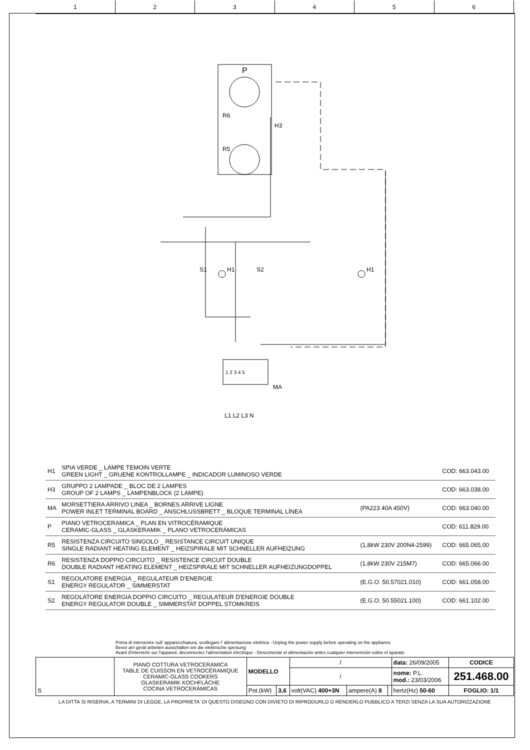1 2 3 4 5 6
P
R6
H3
R5
S1 H1 S2 H1
1 2 3 4 5
MA
L1 L2 L3 N
| H1 | SPIA VERDE _ LAMPE TEMOIN VERTE GREEN LIGHT _ GRUENE KONTROLLAMPE _ INDICADOR LUMINOSO VERDE | | COD: 663.043.00 |
| H3 | GRUPPO 2 LAMPADE _ BLOC DE 2 LAMPES GROUP OF 2 LAMPS _ LAMPENBLOCK (2 LAMPE) | | COD: 663.038.00 |
| MA | MORSETTIERA ARRIVO LINEA _ BORNES ARRIVE LIGNE POWER INLET TERMINAL BOARD _ ANSCHLUSSBRETT _ BLOQUE TERMINAL LÍNEA | (PA223 40A 450V) | COD: 663.040.00 |
| P | PIANO VETROCERAMICA _ PLAN EN VITROCÉRAMIQUE CERAMIC-GLASS _ GLASKERAMIK _ PLANO VETROCERÁMICAS | | COD: 611.829.00 |
| R5 | RESISTENZA CIRCUITO SINGOLO _ RESISTANCE CIRCUIT UNIQUE SINGLE RADIANT HEATING ELEMENT _ HEIZSPIRALE MIT SCHNELLER AUFHEIZUNG | (1,8kW 230V 200N4-2599) | COD: 665.065.00 |
| R6 | RESISTENZA DOPPIO CIRCUITO _ RESISTENCE CIRCUIT DOUBLE DOUBLE RADIANT HEATING ELEMENT _ HEIZSPIRALE MIT SCHNELLER AUFHEIZUNGDOPPEL | (1,8kW 230V 215M7) | COD: 665.066.00 |
| S1 | REGOLATORE ENERGIA _ REGULATEUR D'ENERGIE ENERGY REGULATOR _ SIMMERSTAT | (E.G.O. 50.57021.010) | COD: 661.058.00 |
| S2 | REGOLATORE ENERGIA DOPPIO CIRCUITO _ REGULATEUR D'ENERGIE DOUBLE ENERGY REGULATOR DOUBLE _ SIMMERSTAT DOPPEL STOMKREIS | (E.G.O. 50.55021.100) | COD: 661.102.00 |
Prima di intervenire sull' apparecchiatura, scollegare l' alimentazione elettrica - Unplug the power supply before operating on the appliance
Bevor am gerät arbeiten ausschalten srè die elektrische speisung
Avant d'intervenir sur l'appareil, dèconnectez l'alimentation èlectrique - Desconectar el alimentaciòn antes cualquier intervenciòn sobre el aparato
| S | PIANO COTTURA VETROCERAMICA TABLE DE CUISSON EN VETROCÉRAMIQUE CERAMIC-GLASS COOKERS GLASKERAMIK KOCHFLÄCHE COCINA VETROCERÁMICAS | MODELLO | | / | | | data: 26/09/2005 | CODICE |
| | | | | / | | | nome: P.L. mod.: 23/03/2006 | 251.468.00 |
| | | Pot.(kW) | 3,6 | volt(VAC) 400+3N | ampere(A) 8 | | hertz(Hz) 50-60 | FOGLIO: 1/1 |
LA DITTA SI RISERVA, A TERMINI DI LEGGE, LA PROPRIETA' DI QUESTO DISEGNO CON DIVIETO DI RIPRODURLO O RENDERLO PUBBLICO A TERZI SENZA LA SUA AUTORIZZAZIONE